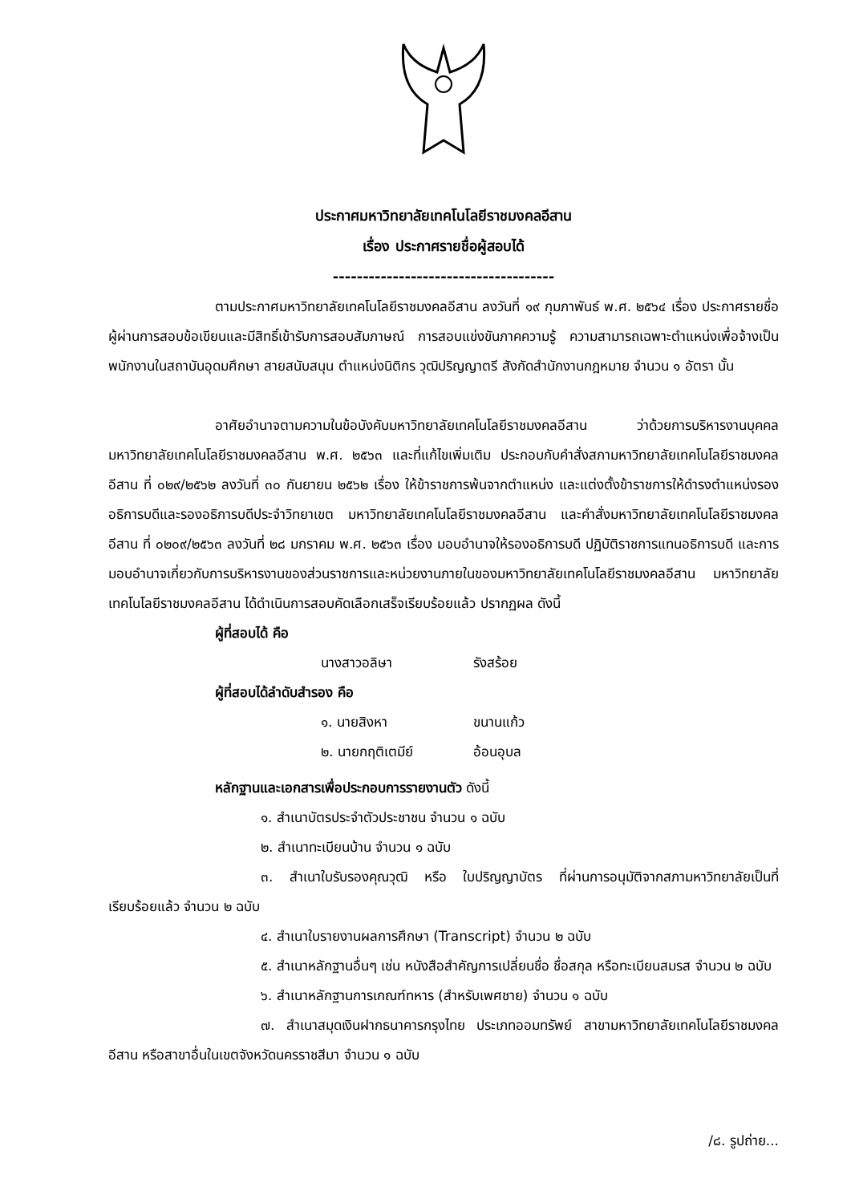ประกาศมหาวิทยาลัยเทคโนโลยีราชมงคลอีสาน
เรื่อง ประกาศรายชื่อผู้สอบได้
-------------------------------------
ตามประกาศมหาวิทยาลัยเทคโนโลยีราชมงคลอีสาน ลงวันที่ ๑๙ กุมภาพันธ์ พ.ศ. ๒๕๖๔ เรื่อง ประกาศรายชื่อผู้ผ่านการสอบข้อเขียนและมีสิทธิ์เข้ารับการสอบสัมภาษณ์ การสอบแข่งขันภาคความรู้ ความสามารถเฉพาะตำแหน่งเพื่อจ้างเป็นพนักงานในสถาบันอุดมศึกษา สายสนับสนุน ตำแหน่งนิติกร วุฒิปริญญาตรี สังกัดสำนักงานกฎหมาย จำนวน ๑ อัตรา นั้น
อาศัยอำนาจตามความในข้อบังคับมหาวิทยาลัยเทคโนโลยีราชมงคลอีสาน ว่าด้วยการบริหารงานบุคคล มหาวิทยาลัยเทคโนโลยีราชมงคลอีสาน พ.ศ. ๒๕๖๓ และที่แก้ไขเพิ่มเติม ประกอบกับคำสั่งสภามหาวิทยาลัยเทคโนโลยีราชมงคลอีสาน ที่ ๐๒๙/๒๕๖๒ ลงวันที่ ๓๐ กันยายน ๒๕๖๒ เรื่อง ให้ข้าราชการพ้นจากตำแหน่ง และแต่งตั้งข้าราชการให้ดำรงตำแหน่งรองอธิการบดีและรองอธิการบดีประจำวิทยาเขต มหาวิทยาลัยเทคโนโลยีราชมงคลอีสาน และคำสั่งมหาวิทยาลัยเทคโนโลยีราชมงคลอีสาน ที่ ๐๒๐๙/๒๕๖๓ ลงวันที่ ๒๘ มกราคม พ.ศ. ๒๕๖๓ เรื่อง มอบอำนาจให้รองอธิการบดี ปฏิบัติราชการแทนอธิการบดี และการมอบอำนาจเกี่ยวกับการบริหารงานของส่วนราชการและหน่วยงานภายในของมหาวิทยาลัยเทคโนโลยีราชมงคลอีสาน มหาวิทยาลัยเทคโนโลยีราชมงคลอีสาน ได้ดำเนินการสอบคัดเลือกเสร็จเรียบร้อยแล้ว ปรากฏผล ดังนี้
ผู้ที่สอบได้ คือ
นางสาวอลิษา รังสร้อย
ผู้ที่สอบได้ลำดับสำรอง คือ
๑. นายสิงหา ขนานแก้ว
๒. นายกฤติเตมีย์ อ้อนอุบล
หลักฐานและเอกสารเพื่อประกอบการรายงานตัว ดังนี้
๑. สำเนาบัตรประจำตัวประชาชน จำนวน ๑ ฉบับ
๒. สำเนาทะเบียนบ้าน จำนวน ๑ ฉบับ
๓. สำเนาใบรับรองคุณวุฒิ หรือ ใบปริญญาบัตร ที่ผ่านการอนุมัติจากสภามหาวิทยาลัยเป็นที่เรียบร้อยแล้ว จำนวน ๒ ฉบับ
๔. สำเนาใบรายงานผลการศึกษา (Transcript) จำนวน ๒ ฉบับ
๕. สำเนาหลักฐานอื่นๆ เช่น หนังสือสำคัญการเปลี่ยนชื่อ ชื่อสกุล หรือทะเบียนสมรส จำนวน ๒ ฉบับ
๖. สำเนาหลักฐานการเกณฑ์ทหาร (สำหรับเพศชาย) จำนวน ๑ ฉบับ
๗. สำเนาสมุดเงินฝากธนาคารกรุงไทย ประเภทออมทรัพย์ สาขามหาวิทยาลัยเทคโนโลยีราชมงคลอีสาน หรือสาขาอื่นในเขตจังหวัดนครราชสีมา จำนวน ๑ ฉบับ
/๘. รูปถ่าย...